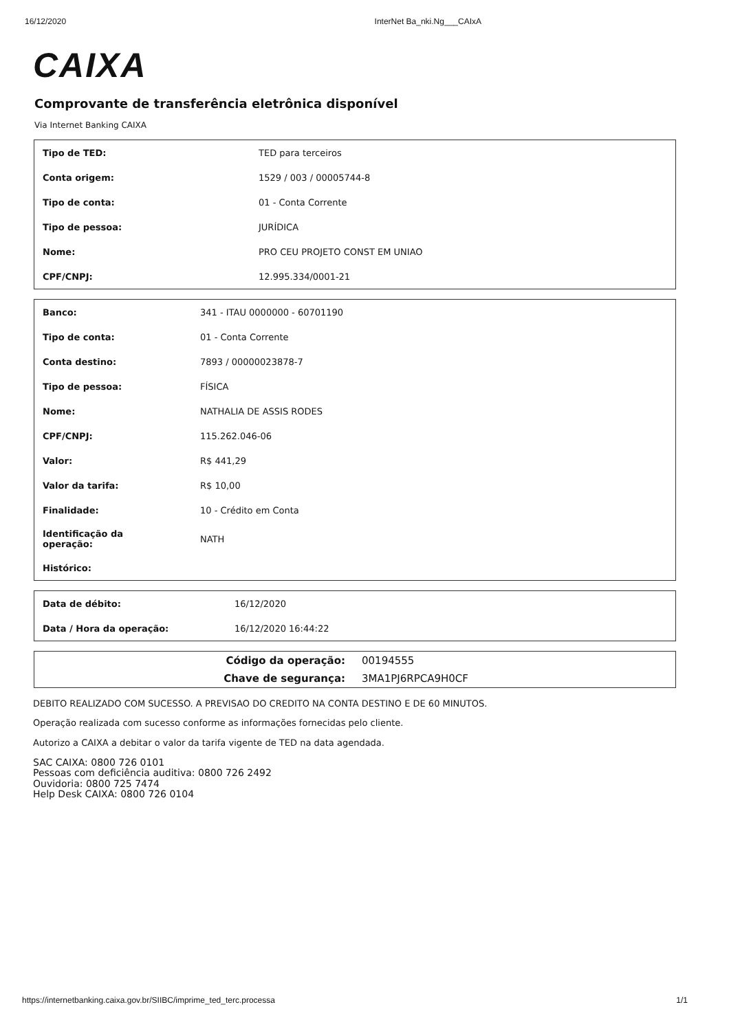16/12/2020 InterNet Ba_nki.Ng___CAIxA
CAIXA
Comprovante de transferência eletrônica disponível
Via Internet Banking CAIXA
| Tipo de TED: | TED para terceiros |
| Conta origem: | 1529 / 003 / 00005744-8 |
| Tipo de conta: | 01 - Conta Corrente |
| Tipo de pessoa: | JURÍDICA |
| Nome: | PRO CEU PROJETO CONST EM UNIAO |
| CPF/CNPJ: | 12.995.334/0001-21 |
| Banco: | 341 - ITAU 0000000 - 60701190 |
| Tipo de conta: | 01 - Conta Corrente |
| Conta destino: | 7893 / 00000023878-7 |
| Tipo de pessoa: | FÍSICA |
| Nome: | NATHALIA DE ASSIS RODES |
| CPF/CNPJ: | 115.262.046-06 |
| Valor: | R$ 441,29 |
| Valor da tarifa: | R$ 10,00 |
| Finalidade: | 10 - Crédito em Conta |
| Identificação da operação: | NATH |
| Histórico: | |
| Data de débito: | 16/12/2020 |
| Data / Hora da operação: | 16/12/2020 16:44:22 |
| Código da operação: | 00194555 |
| Chave de segurança: | 3MA1PJ6RPCA9H0CF |
DEBITO REALIZADO COM SUCESSO. A PREVISAO DO CREDITO NA CONTA DESTINO E DE 60 MINUTOS.
Operação realizada com sucesso conforme as informações fornecidas pelo cliente.
Autorizo a CAIXA a debitar o valor da tarifa vigente de TED na data agendada.
SAC CAIXA: 0800 726 0101
Pessoas com deficiência auditiva: 0800 726 2492
Ouvidoria: 0800 725 7474
Help Desk CAIXA: 0800 726 0104
https://internetbanking.caixa.gov.br/SIIBC/imprime_ted_terc.processa 1/1